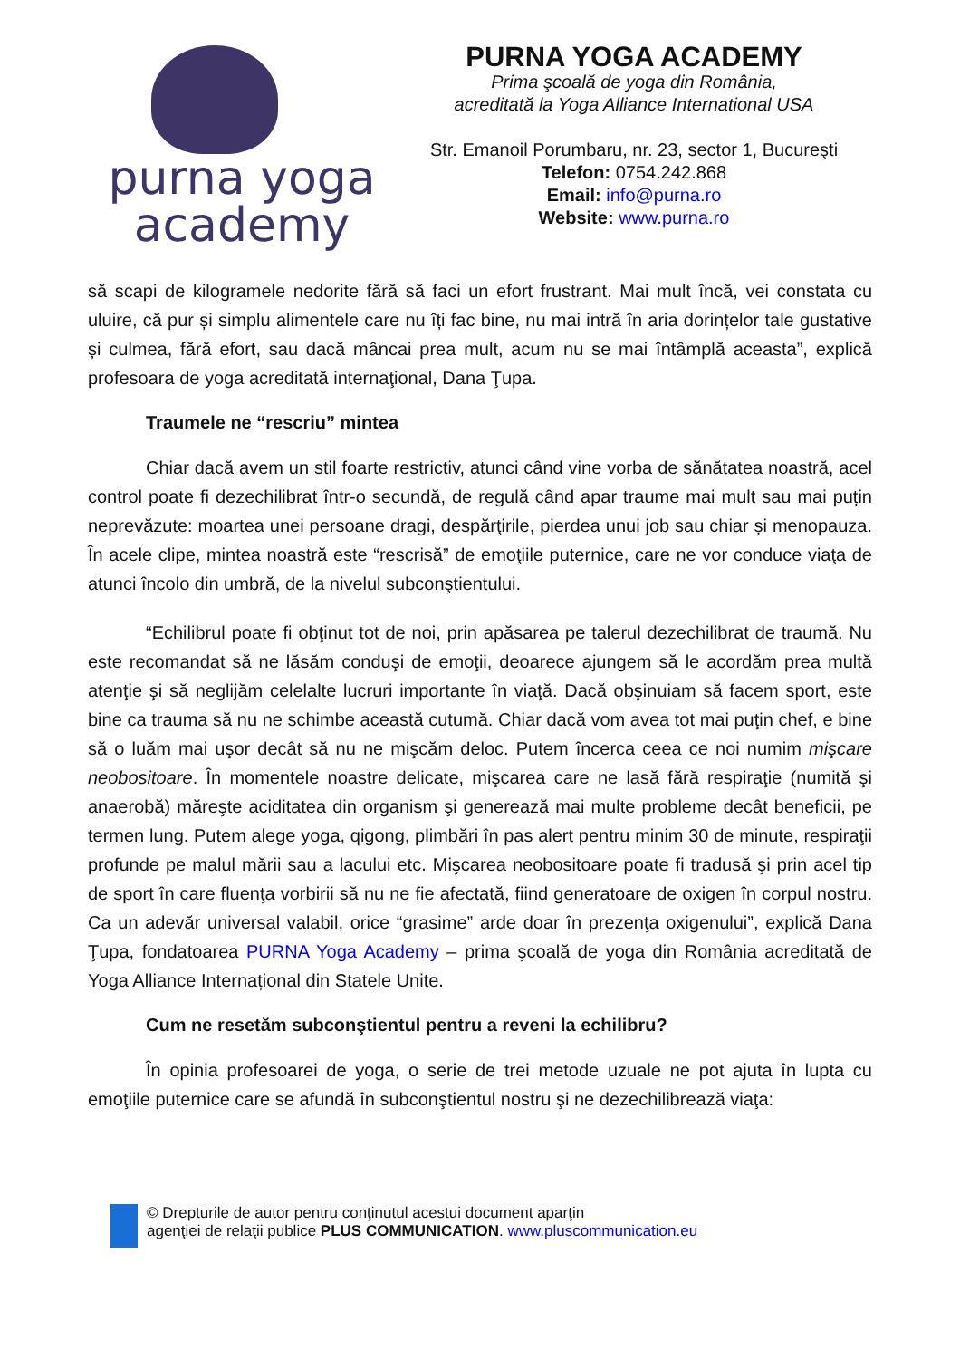purna yoga
academy
PURNA YOGA ACADEMY
Prima şcoală de yoga din România,
acreditată la Yoga Alliance International USA
Str. Emanoil Porumbaru, nr. 23, sector 1, Bucureşti
Telefon: 0754.242.868
Email: info@purna.ro
Website: www.purna.ro
să scapi de kilogramele nedorite fără să faci un efort frustrant. Mai mult încă, vei constata cu uluire, că pur și simplu alimentele care nu îți fac bine, nu mai intră în aria dorințelor tale gustative și culmea, fără efort, sau dacă mâncai prea mult, acum nu se mai întâmplă aceasta”, explică profesoara de yoga acreditată internaţional, Dana Ţupa.
Traumele ne “rescriu” mintea
Chiar dacă avem un stil foarte restrictiv, atunci când vine vorba de sănătatea noastră, acel control poate fi dezechilibrat într-o secundă, de regulă când apar traume mai mult sau mai puțin neprevăzute: moartea unei persoane dragi, despărţirile, pierdea unui job sau chiar și menopauza. În acele clipe, mintea noastră este “rescrisă” de emoţiile puternice, care ne vor conduce viaţa de atunci încolo din umbră, de la nivelul subconştientului.
“Echilibrul poate fi obţinut tot de noi, prin apăsarea pe talerul dezechilibrat de traumă. Nu este recomandat să ne lăsăm conduşi de emoţii, deoarece ajungem să le acordăm prea multă atenţie şi să neglijăm celelalte lucruri importante în viaţă. Dacă obşinuiam să facem sport, este bine ca trauma să nu ne schimbe această cutumă. Chiar dacă vom avea tot mai puţin chef, e bine să o luăm mai uşor decât să nu ne mişcăm deloc. Putem încerca ceea ce noi numim mişcare neobositoare. În momentele noastre delicate, mişcarea care ne lasă fără respiraţie (numită şi anaerobă) măreşte aciditatea din organism şi generează mai multe probleme decât beneficii, pe termen lung. Putem alege yoga, qigong, plimbări în pas alert pentru minim 30 de minute, respiraţii profunde pe malul mării sau a lacului etc. Mişcarea neobositoare poate fi tradusă şi prin acel tip de sport în care fluenţa vorbirii să nu ne fie afectată, fiind generatoare de oxigen în corpul nostru. Ca un adevăr universal valabil, orice “grasime” arde doar în prezenţa oxigenului”, explică Dana Ţupa, fondatoarea PURNA Yoga Academy – prima şcoală de yoga din România acreditată de Yoga Alliance Internațional din Statele Unite.
Cum ne resetăm subconştientul pentru a reveni la echilibru?
În opinia profesoarei de yoga, o serie de trei metode uzuale ne pot ajuta în lupta cu emoţiile puternice care se afundă în subconştientul nostru şi ne dezechilibrează viaţa:
© Drepturile de autor pentru conţinutul acestui document aparţin
agenţiei de relaţii publice PLUS COMMUNICATION. www.pluscommunication.eu